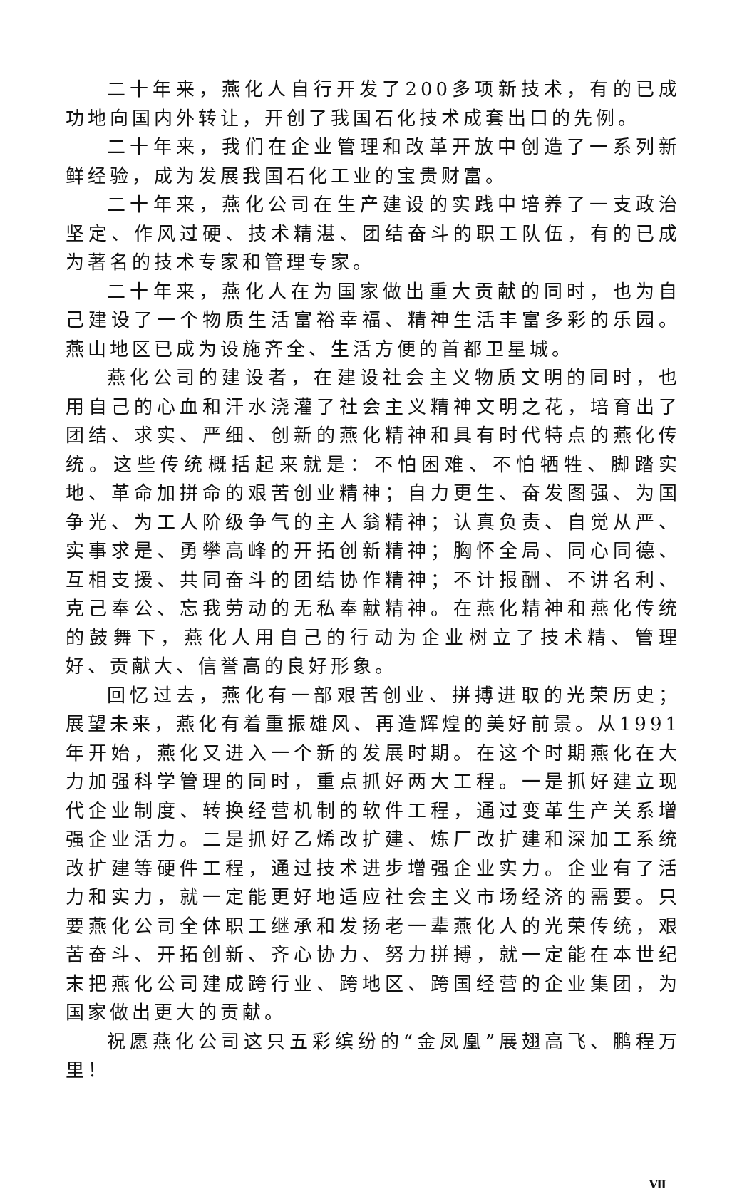二十年来，燕化人自行开发了200多项新技术，有的已成功地向国内外转让，开创了我国石化技术成套出口的先例。
二十年来，我们在企业管理和改革开放中创造了一系列新鲜经验，成为发展我国石化工业的宝贵财富。
二十年来，燕化公司在生产建设的实践中培养了一支政治坚定、作风过硬、技术精湛、团结奋斗的职工队伍，有的已成为著名的技术专家和管理专家。
二十年来，燕化人在为国家做出重大贡献的同时，也为自己建设了一个物质生活富裕幸福、精神生活丰富多彩的乐园。燕山地区已成为设施齐全、生活方便的首都卫星城。
燕化公司的建设者，在建设社会主义物质文明的同时，也用自己的心血和汗水浇灌了社会主义精神文明之花，培育出了团结、求实、严细、创新的燕化精神和具有时代特点的燕化传统。这些传统概括起来就是：不怕困难、不怕牺牲、脚踏实地、革命加拼命的艰苦创业精神；自力更生、奋发图强、为国争光、为工人阶级争气的主人翁精神；认真负责、自觉从严、实事求是、勇攀高峰的开拓创新精神；胸怀全局、同心同德、互相支援、共同奋斗的团结协作精神；不计报酬、不讲名利、克己奉公、忘我劳动的无私奉献精神。在燕化精神和燕化传统的鼓舞下，燕化人用自己的行动为企业树立了技术精、管理好、贡献大、信誉高的良好形象。
回忆过去，燕化有一部艰苦创业、拼搏进取的光荣历史；展望未来，燕化有着重振雄风、再造辉煌的美好前景。从1991年开始，燕化又进入一个新的发展时期。在这个时期燕化在大力加强科学管理的同时，重点抓好两大工程。一是抓好建立现代企业制度、转换经营机制的软件工程，通过变革生产关系增强企业活力。二是抓好乙烯改扩建、炼厂改扩建和深加工系统改扩建等硬件工程，通过技术进步增强企业实力。企业有了活力和实力，就一定能更好地适应社会主义市场经济的需要。只要燕化公司全体职工继承和发扬老一辈燕化人的光荣传统，艰苦奋斗、开拓创新、齐心协力、努力拼搏，就一定能在本世纪末把燕化公司建成跨行业、跨地区、跨国经营的企业集团，为国家做出更大的贡献。
祝愿燕化公司这只五彩缤纷的“金凤凰”展翅高飞、鹏程万里！
Ⅶ